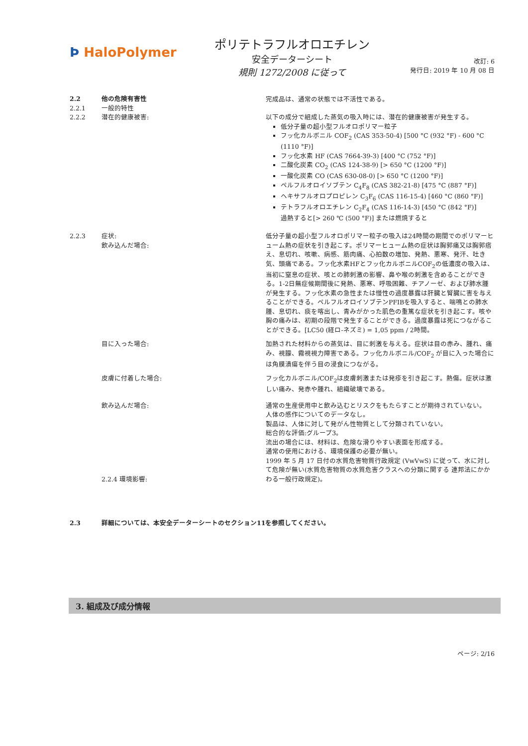Þ HaloPolymer
ポリテトラフルオロエチレン
安全データーシート
規則 1272/2008 に従って
改訂: 6
発行日: 2019 年 10 月 08 日
2.2 他の危険有害性
2.2.1 一般的特性
完成品は、通常の状態では不活性である。
2.2.2 潜在的健康被害: 以下の成分で組成した蒸気の吸入時には、潜在的健康被害が発生する。
低分子量の超小型フルオロポリマー粒子
フッ化カルボニル COF<sub>2</sub> (CAS 353-50-4) [500 °C (932 °F) - 600 °C (1110 °F)]
フッ化水素 HF (CAS 7664-39-3) [400 °C (752 °F)]
二酸化炭素 CO<sub>2</sub> (CAS 124-38-9) [> 650 °C (1200 °F)]
一酸化炭素 CO (CAS 630-08-0) [> 650 °C (1200 °F)]
ペルフルオロイソブテン C<sub>4</sub>F<sub>8</sub> (CAS 382-21-8) [475 °C (887 °F)]
ヘキサフルオロプロピレン C<sub>3</sub>F<sub>6</sub> (CAS 116-15-4) [460 °C (860 °F)]
テトラフルオロエチレン C<sub>2</sub>F<sub>4</sub> (CAS 116-14-3) [450 °C (842 °F)]
過熱すると[> 260 ℃ (500 °F)] または燃焼すると
2.2.3 症状:
飲み込んだ場合:
低分子量の超小型フルオロポリマー粒子の吸入は24時間の期間でのポリマーヒューム熱の症状を引き起こす。ポリマーヒューム熱の症状は胸郭痛又は胸郭痞え、息切れ、咳嗽、病感、筋肉痛、心拍数の増加、発熱、悪寒、発汗、吐き気、頭痛である。フッ化水素HFとフッ化カルボニルCOF<sub>2</sub>の低濃度の吸入は、当初に窒息の症状、咳との肺刺激の影響、鼻や喉の刺激を含めることができる。1-2日無症候期間後に発熱、悪寒、呼吸困難、チアノーゼ、および肺水腫が発生する。フッ化水素の急性または慢性の過度暴露は肝臓と腎臓に害を与えることができる。ペルフルオロイソブテンPFIBを吸入すると、喘鳴との肺水腫、息切れ、痰を喀出し、青みがかった肌色の重篤な症状を引き起こす。咳や胸の痛みは、初期の段階で発生することができる。過度暴露は死につながることができる。[LC50 (経ロ-ネズミ) = 1,05 ppm / 2時間。
目に入った場合: 加熱された材料からの蒸気は、目に刺激を与える。症状は目の赤み、腫れ、痛み、視朦、霧視視力障害である。フッ化カルボニル/COF<sub>2</sub> が目に入った場合には角膜潰瘍を伴う目の浸食につながる。
皮膚に付着した場合: フッ化カルボニル/COF<sub>2</sub>は皮膚刺激または発疹を引き起こす。熱傷。症状は激しい痛み、発赤や腫れ、組織破壊である。
飲み込んだ場合:
2.2.4 環境影響:
通常の生産使用中と飲み込むとリスクをもたらすことが期待されていない。
人体の感作についてのデータなし。
製品は、人体に対して発がん性物質として分類されていない。
総合的な評価:グループ3。
流出の場合には、材料は、危険な滑りやすい表面を形成する。
通常の使用における、環境保護の必要が無い。
1999 年 5 月 17 日付の水質危害物質行政規定 (VwVwS) に従って、水に対して危険が無い(水質危害物質の水質危害クラスへの分類に関する 連邦法にかかわる一般行政規定)。
2.3 詳細については、本安全データーシートのセクション11を参照してください。
3. 組成及び成分情報
ページ: 2/16